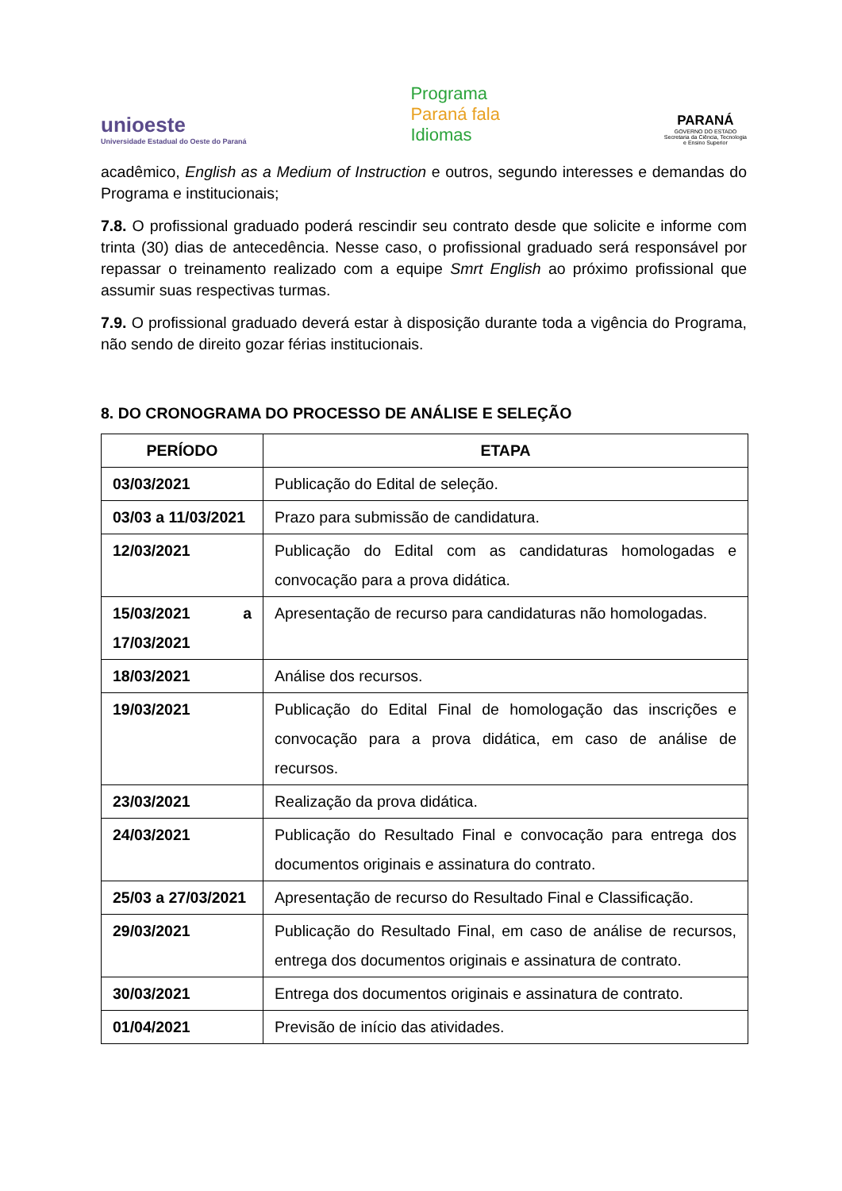unioeste
Universidade Estadual do Oeste do Paraná
Programa
Paraná fala
Idiomas
PARANÁ
GOVERNO DO ESTADO
Secretaria da Ciência, Tecnologia
e Ensino Superior
acadêmico, English as a Medium of Instruction e outros, segundo interesses e demandas do Programa e institucionais;
7.8. O profissional graduado poderá rescindir seu contrato desde que solicite e informe com trinta (30) dias de antecedência. Nesse caso, o profissional graduado será responsável por repassar o treinamento realizado com a equipe Smrt English ao próximo profissional que assumir suas respectivas turmas.
7.9. O profissional graduado deverá estar à disposição durante toda a vigência do Programa, não sendo de direito gozar férias institucionais.
8. DO CRONOGRAMA DO PROCESSO DE ANÁLISE E SELEÇÃO
| PERÍODO | ETAPA |
| --- | --- |
| 03/03/2021 | Publicação do Edital de seleção. |
| 03/03 a 11/03/2021 | Prazo para submissão de candidatura. |
| 12/03/2021 | Publicação do Edital com as candidaturas homologadas e convocação para a prova didática. |
| 15/03/2021 a 17/03/2021 | Apresentação de recurso para candidaturas não homologadas. |
| 18/03/2021 | Análise dos recursos. |
| 19/03/2021 | Publicação do Edital Final de homologação das inscrições e convocação para a prova didática, em caso de análise de recursos. |
| 23/03/2021 | Realização da prova didática. |
| 24/03/2021 | Publicação do Resultado Final e convocação para entrega dos documentos originais e assinatura do contrato. |
| 25/03 a 27/03/2021 | Apresentação de recurso do Resultado Final e Classificação. |
| 29/03/2021 | Publicação do Resultado Final, em caso de análise de recursos, entrega dos documentos originais e assinatura de contrato. |
| 30/03/2021 | Entrega dos documentos originais e assinatura de contrato. |
| 01/04/2021 | Previsão de início das atividades. |